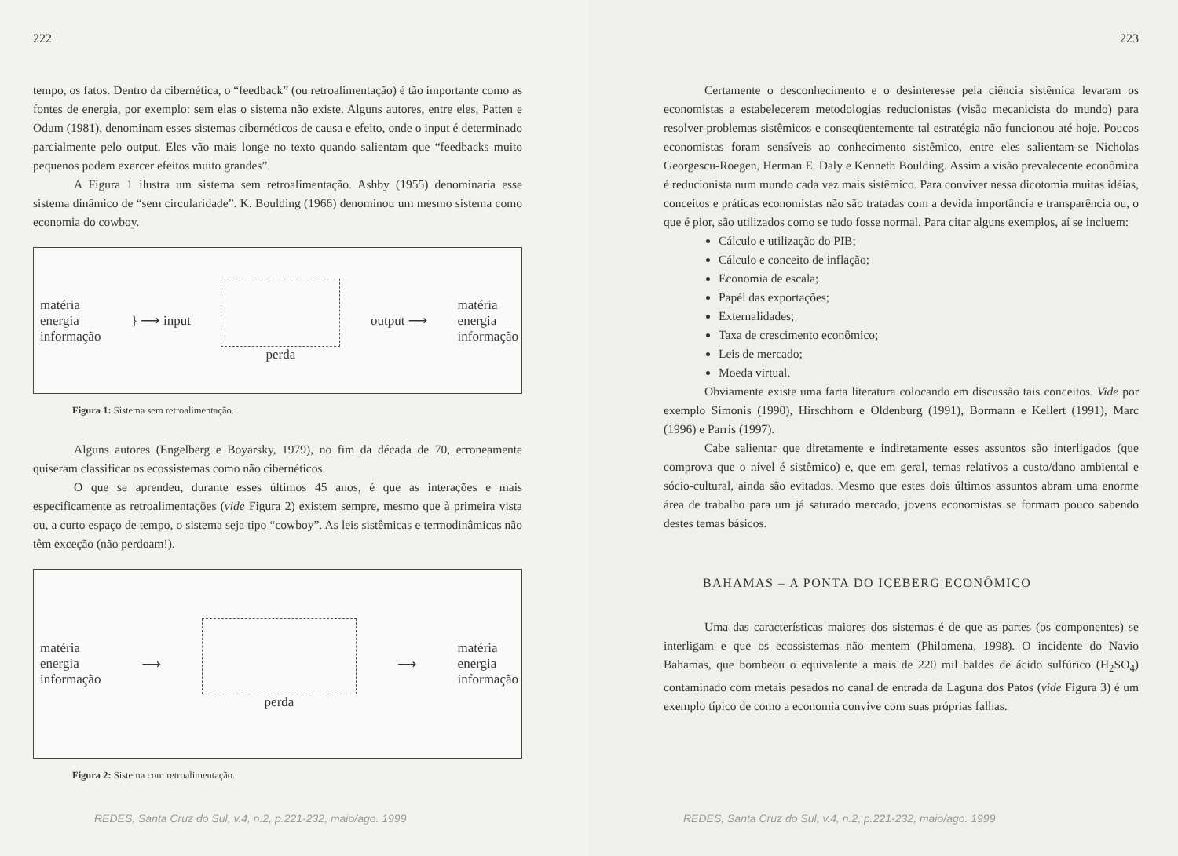222
tempo, os fatos. Dentro da cibernética, o “feedback” (ou retroalimentação) é tão importante como as fontes de energia, por exemplo: sem elas o sistema não existe. Alguns autores, entre eles, Patten e Odum (1981), denominam esses sistemas cibernéticos de causa e efeito, onde o input é determinado parcialmente pelo output. Eles vão mais longe no texto quando salientam que “feedbacks muito pequenos podem exercer efeitos muito grandes”.
A Figura 1 ilustra um sistema sem retroalimentação. Ashby (1955) denominaria esse sistema dinâmico de “sem circularidade”. K. Boulding (1966) denominou um mesmo sistema como economia do cowboy.
matéria
energia
informação
} ⟶ input perda output ⟶
matéria
energia
informação
Figura 1: Sistema sem retroalimentação.
Alguns autores (Engelberg e Boyarsky, 1979), no fim da década de 70, erroneamente quiseram classificar os ecossistemas como não cibernéticos.
O que se aprendeu, durante esses últimos 45 anos, é que as interações e mais especificamente as retroalimentações (vide Figura 2) existem sempre, mesmo que à primeira vista ou, a curto espaço de tempo, o sistema seja tipo “cowboy”. As leis sistêmicas e termodinâmicas não têm exceção (não perdoam!).
matéria
energia
informação
⟶ perda ⟶
matéria
energia
informação
Figura 2: Sistema com retroalimentação.
REDES, Santa Cruz do Sul, v.4, n.2, p.221-232, maio/ago. 1999
223
Certamente o desconhecimento e o desinteresse pela ciência sistêmica levaram os economistas a estabelecerem metodologias reducionistas (visão mecanicista do mundo) para resolver problemas sistêmicos e conseqüentemente tal estratégia não funcionou até hoje. Poucos economistas foram sensíveis ao conhecimento sistêmico, entre eles salientam-se Nicholas Georgescu-Roegen, Herman E. Daly e Kenneth Boulding. Assim a visão prevalecente econômica é reducionista num mundo cada vez mais sistêmico. Para conviver nessa dicotomia muitas idéias, conceitos e práticas economistas não são tratadas com a devida importância e transparência ou, o que é pior, são utilizados como se tudo fosse normal. Para citar alguns exemplos, aí se incluem:
Cálculo e utilização do PIB;
Cálculo e conceito de inflação;
Economia de escala;
Papél das exportações;
Externalidades;
Taxa de crescimento econômico;
Leis de mercado;
Moeda virtual.
Obviamente existe uma farta literatura colocando em discussão tais conceitos. Vide por exemplo Simonis (1990), Hirschhorn e Oldenburg (1991), Bormann e Kellert (1991), Marc (1996) e Parris (1997).
Cabe salientar que diretamente e indiretamente esses assuntos são interligados (que comprova que o nível é sistêmico) e, que em geral, temas relativos a custo/dano ambiental e sócio-cultural, ainda são evitados. Mesmo que estes dois últimos assuntos abram uma enorme área de trabalho para um já saturado mercado, jovens economistas se formam pouco sabendo destes temas básicos.
BAHAMAS – A PONTA DO ICEBERG ECONÔMICO
Uma das características maiores dos sistemas é de que as partes (os componentes) se interligam e que os ecossistemas não mentem (Philomena, 1998). O incidente do Navio Bahamas, que bombeou o equivalente a mais de 220 mil baldes de ácido sulfúrico (H<sub>2</sub>SO<sub>4</sub>) contaminado com metais pesados no canal de entrada da Laguna dos Patos (vide Figura 3) é um exemplo típico de como a economia convive com suas próprias falhas.
REDES, Santa Cruz do Sul, v.4, n.2, p.221-232, maio/ago. 1999